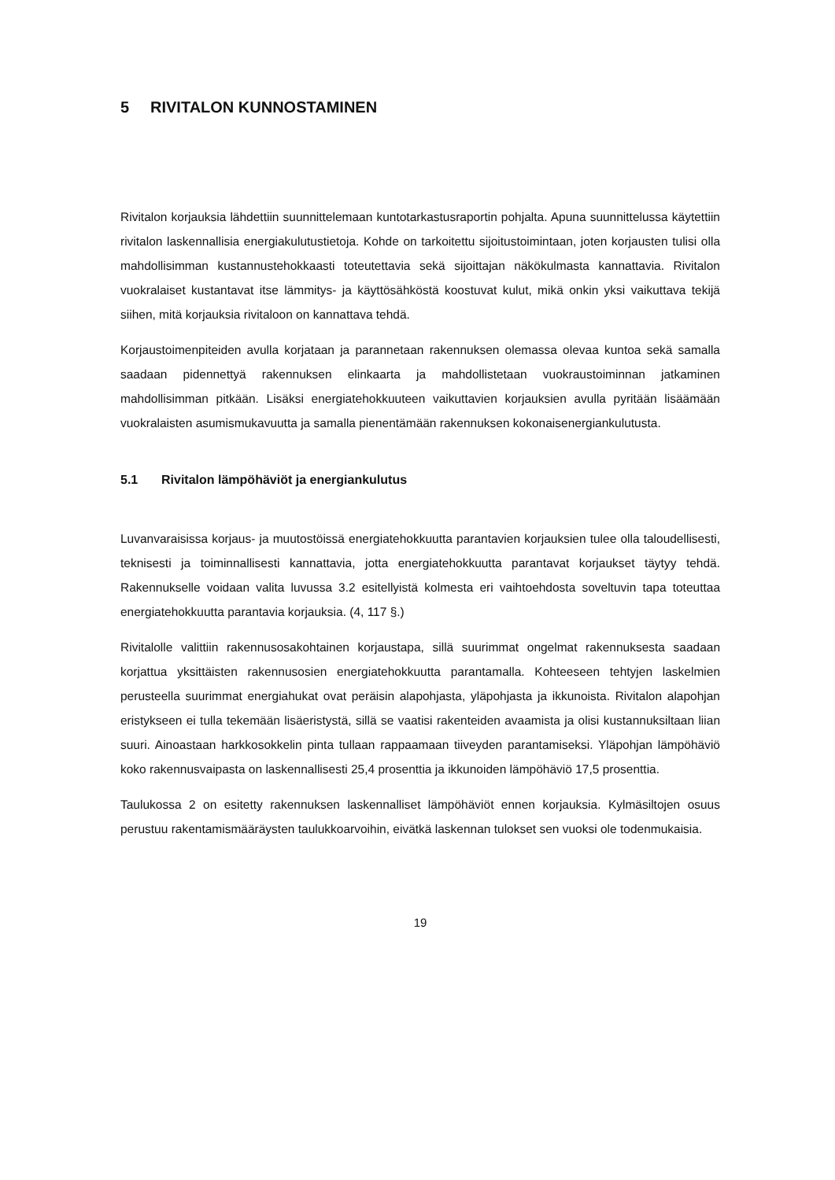5 RIVITALON KUNNOSTAMINEN
Rivitalon korjauksia lähdettiin suunnittelemaan kuntotarkastusraportin pohjalta. Apuna suunnittelussa käytettiin rivitalon laskennallisia energiakulutustietoja. Kohde on tarkoitettu sijoitustoimintaan, joten korjausten tulisi olla mahdollisimman kustannustehokkaasti toteutettavia sekä sijoittajan näkökulmasta kannattavia. Rivitalon vuokralaiset kustantavat itse lämmitys- ja käyttösähköstä koostuvat kulut, mikä onkin yksi vaikuttava tekijä siihen, mitä korjauksia rivitaloon on kannattava tehdä.
Korjaustoimenpiteiden avulla korjataan ja parannetaan rakennuksen olemassa olevaa kuntoa sekä samalla saadaan pidennettyä rakennuksen elinkaarta ja mahdollistetaan vuokraustoiminnan jatkaminen mahdollisimman pitkään. Lisäksi energiatehokkuuteen vaikuttavien korjauksien avulla pyritään lisäämään vuokralaisten asumismukavuutta ja samalla pienentämään rakennuksen kokonaisenergiankulutusta.
5.1 Rivitalon lämpöhäviöt ja energiankulutus
Luvanvaraisissa korjaus- ja muutostöissä energiatehokkuutta parantavien korjauksien tulee olla taloudellisesti, teknisesti ja toiminnallisesti kannattavia, jotta energiatehokkuutta parantavat korjaukset täytyy tehdä. Rakennukselle voidaan valita luvussa 3.2 esitellyistä kolmesta eri vaihtoehdosta soveltuvin tapa toteuttaa energiatehokkuutta parantavia korjauksia. (4, 117 §.)
Rivitalolle valittiin rakennusosakohtainen korjaustapa, sillä suurimmat ongelmat rakennuksesta saadaan korjattua yksittäisten rakennusosien energiatehokkuutta parantamalla. Kohteeseen tehtyjen laskelmien perusteella suurimmat energiahukat ovat peräisin alapohjasta, yläpohjasta ja ikkunoista. Rivitalon alapohjan eristykseen ei tulla tekemään lisäeristystä, sillä se vaatisi rakenteiden avaamista ja olisi kustannuksiltaan liian suuri. Ainoastaan harkkosokkelin pinta tullaan rappaamaan tiiveyden parantamiseksi. Yläpohjan lämpöhäviö koko rakennusvaipasta on laskennallisesti 25,4 prosenttia ja ikkunoiden lämpöhäviö 17,5 prosenttia.
Taulukossa 2 on esitetty rakennuksen laskennalliset lämpöhäviöt ennen korjauksia. Kylmäsiltojen osuus perustuu rakentamismääräysten taulukkoarvoihin, eivätkä laskennan tulokset sen vuoksi ole todenmukaisia.
19